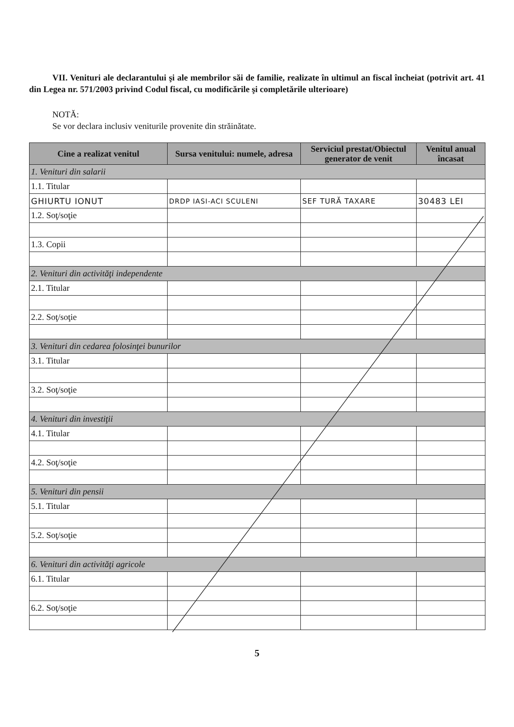VII. Venituri ale declarantului şi ale membrilor săi de familie, realizate în ultimul an fiscal încheiat (potrivit art. 41 din Legea nr. 571/2003 privind Codul fiscal, cu modificările şi completările ulterioare)
NOTĂ:
Se vor declara inclusiv veniturile provenite din străinătate.
| Cine a realizat venitul | Sursa venitului: numele, adresa | Serviciul prestat/Obiectul generator de venit | Venitul anual încasat |
| --- | --- | --- | --- |
| 1. Venituri din salarii | | | |
| 1.1. Titular | | | |
| GHIURTU IONUT | DRDP IASI-ACI SCULENI | SEF TURĂ TAXARE | 30483 LEI |
| 1.2. Soţ/soţie | | | |
| 1.3. Copii | | | |
| 2. Venituri din activităţi independente | | | |
| 2.1. Titular | | | |
| 2.2. Soţ/soţie | | | |
| 3. Venituri din cedarea folosinţei bunurilor | | | |
| 3.1. Titular | | | |
| 3.2. Soţ/soţie | | | |
| 4. Venituri din investiţii | | | |
| 4.1. Titular | | | |
| 4.2. Soţ/soţie | | | |
| 5. Venituri din pensii | | | |
| 5.1. Titular | | | |
| 5.2. Soţ/soţie | | | |
| 6. Venituri din activităţi agricole | | | |
| 6.1. Titular | | | |
| 6.2. Soţ/soţie | | | |
5